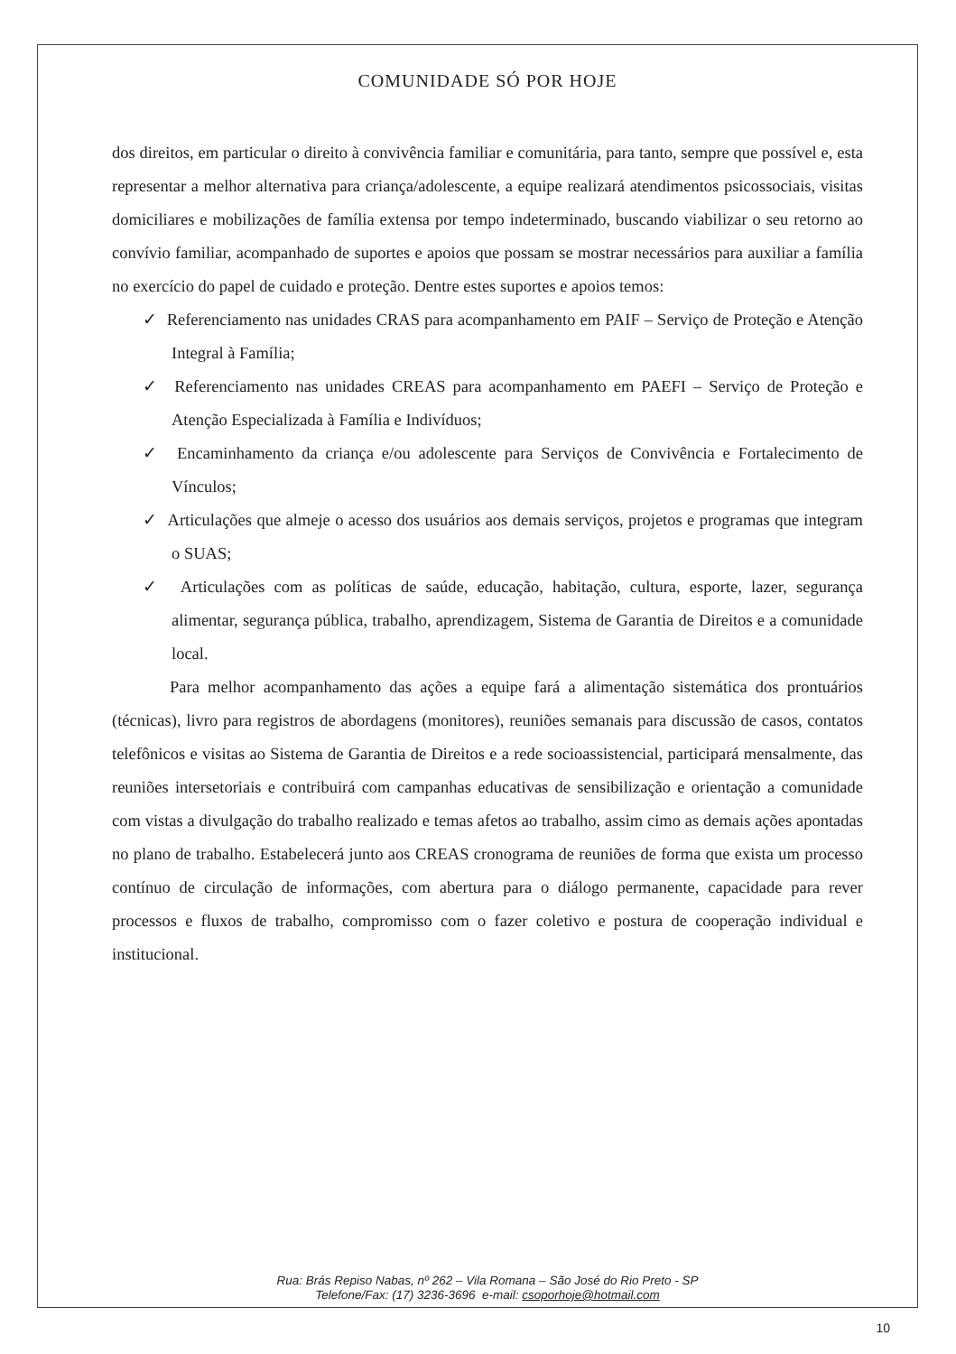COMUNIDADE SÓ POR HOJE
dos direitos, em particular o direito à convivência familiar e comunitária, para tanto, sempre que possível e, esta representar a melhor alternativa para criança/adolescente, a equipe realizará atendimentos psicossociais, visitas domiciliares e mobilizações de família extensa por tempo indeterminado, buscando viabilizar o seu retorno ao convívio familiar, acompanhado de suportes e apoios que possam se mostrar necessários para auxiliar a família no exercício do papel de cuidado e proteção. Dentre estes suportes e apoios temos:
✓ Referenciamento nas unidades CRAS para acompanhamento em PAIF – Serviço de Proteção e Atenção Integral à Família;
✓ Referenciamento nas unidades CREAS para acompanhamento em PAEFI – Serviço de Proteção e Atenção Especializada à Família e Indivíduos;
✓ Encaminhamento da criança e/ou adolescente para Serviços de Convivência e Fortalecimento de Vínculos;
✓ Articulações que almeje o acesso dos usuários aos demais serviços, projetos e programas que integram o SUAS;
✓ Articulações com as políticas de saúde, educação, habitação, cultura, esporte, lazer, segurança alimentar, segurança pública, trabalho, aprendizagem, Sistema de Garantia de Direitos e a comunidade local.
Para melhor acompanhamento das ações a equipe fará a alimentação sistemática dos prontuários (técnicas), livro para registros de abordagens (monitores), reuniões semanais para discussão de casos, contatos telefônicos e visitas ao Sistema de Garantia de Direitos e a rede socioassistencial, participará mensalmente, das reuniões intersetoriais e contribuirá com campanhas educativas de sensibilização e orientação a comunidade com vistas a divulgação do trabalho realizado e temas afetos ao trabalho, assim cimo as demais ações apontadas no plano de trabalho. Estabelecerá junto aos CREAS cronograma de reuniões de forma que exista um processo contínuo de circulação de informações, com abertura para o diálogo permanente, capacidade para rever processos e fluxos de trabalho, compromisso com o fazer coletivo e postura de cooperação individual e institucional.
Rua: Brás Repiso Nabas, nº 262 – Vila Romana – São José do Rio Preto - SP
Telefone/Fax: (17) 3236-3696 e-mail: csoporhoje@hotmail.com
10